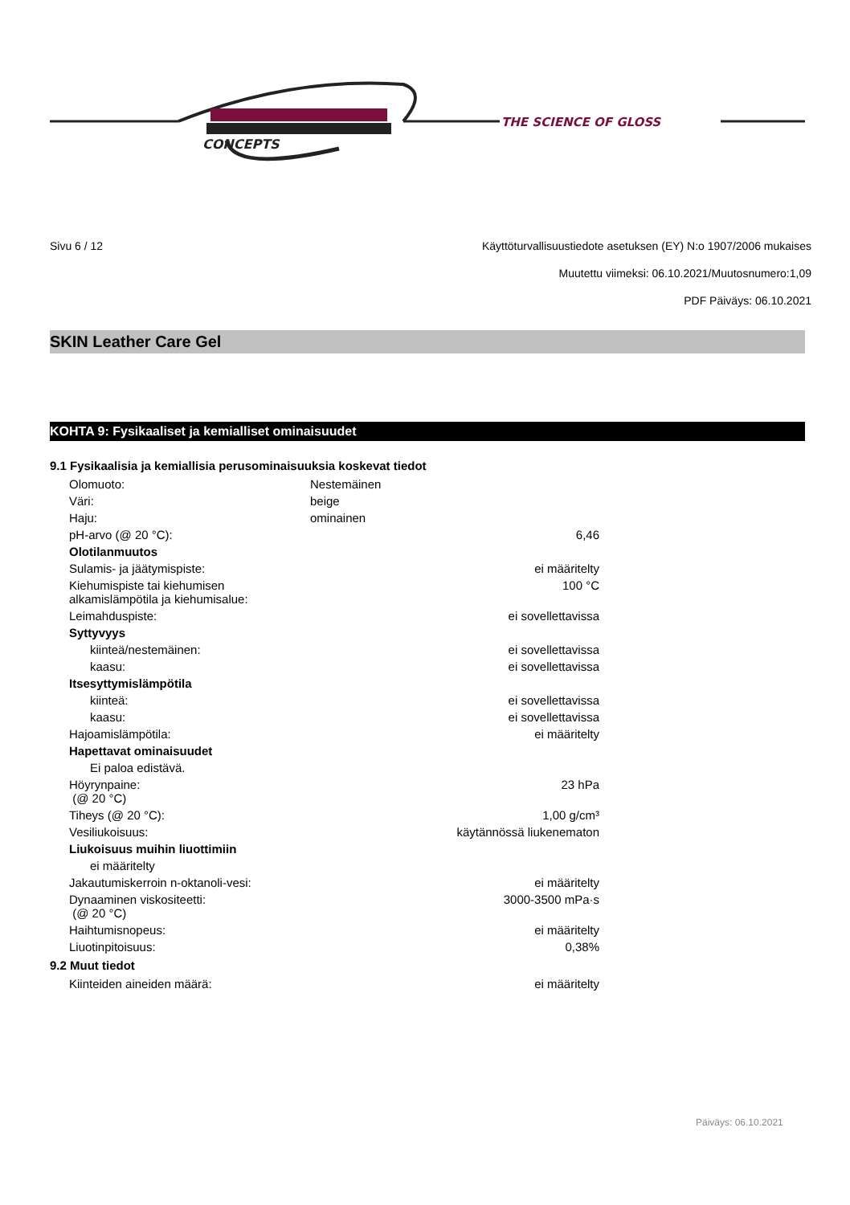CONCEPTS
THE SCIENCE OF GLOSS
Sivu 6 / 12 Käyttöturvallisuustiedote asetuksen (EY) N:o 1907/2006 mukaises
Muutettu viimeksi: 06.10.2021/Muutosnumero:1,09
PDF Päiväys: 06.10.2021
SKIN Leather Care Gel
KOHTA 9: Fysikaaliset ja kemialliset ominaisuudet
9.1 Fysikaalisia ja kemiallisia perusominaisuuksia koskevat tiedot
| Olomuoto: | Nestemäinen | |
| Väri: | beige | |
| Haju: | ominainen | |
| pH-arvo (@ 20 °C): | | 6,46 |
| Olotilanmuutos | | |
| Sulamis- ja jäätymispiste: | | ei määritelty |
| Kiehumispiste tai kiehumisen alkamislämpötila ja kiehumisalue: | | 100 °C |
| Leimahduspiste: | | ei sovellettavissa |
| Syttyvyys | | |
| kiinteä/nestemäinen: | | ei sovellettavissa |
| kaasu: | | ei sovellettavissa |
| Itsesyttymislämpötila | | |
| kiinteä: | | ei sovellettavissa |
| kaasu: | | ei sovellettavissa |
| Hajoamislämpötila: | | ei määritelty |
| Hapettavat ominaisuudet | | |
| Ei paloa edistävä. | | |
| Höyrynpaine: (@ 20 °C) | | 23 hPa |
| Tiheys (@ 20 °C): | | 1,00 g/cm³ |
| Vesiliukoisuus: | | käytännössä liukenematon |
| Liukoisuus muihin liuottimiin | | |
| ei määritelty | | |
| Jakautumiskerroin n-oktanoli-vesi: | | ei määritelty |
| Dynaaminen viskositeetti: (@ 20 °C) | | 3000-3500 mPa·s |
| Haihtumisnopeus: | | ei määritelty |
| Liuotinpitoisuus: | | 0,38% |
9.2 Muut tiedot
| Kiinteiden aineiden määrä: | | ei määritelty |
Päiväys: 06.10.2021